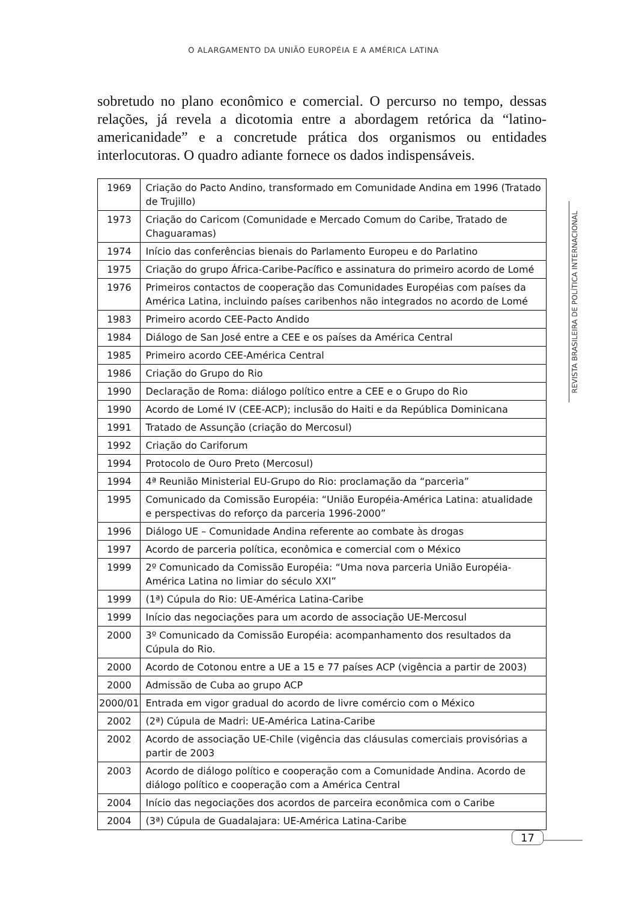O ALARGAMENTO DA UNIÃO EUROPÉIA E A AMÉRICA LATINA
REVISTA BRASILEIRA DE POLÍTICA INTERNACIONAL
sobretudo no plano econômico e comercial. O percurso no tempo, dessas relações, já revela a dicotomia entre a abordagem retórica da “latino-americanidade” e a concretude prática dos organismos ou entidades interlocutoras. O quadro adiante fornece os dados indispensáveis.
| 1969 | Criação do Pacto Andino, transformado em Comunidade Andina em 1996 (Tratado de Trujillo) |
| 1973 | Criação do Caricom (Comunidade e Mercado Comum do Caribe, Tratado de Chaguaramas) |
| 1974 | Início das conferências bienais do Parlamento Europeu e do Parlatino |
| 1975 | Criação do grupo África-Caribe-Pacífico e assinatura do primeiro acordo de Lomé |
| 1976 | Primeiros contactos de cooperação das Comunidades Européias com países da América Latina, incluindo países caribenhos não integrados no acordo de Lomé |
| 1983 | Primeiro acordo CEE-Pacto Andido |
| 1984 | Diálogo de San José entre a CEE e os países da América Central |
| 1985 | Primeiro acordo CEE-América Central |
| 1986 | Criação do Grupo do Rio |
| 1990 | Declaração de Roma: diálogo político entre a CEE e o Grupo do Rio |
| 1990 | Acordo de Lomé IV (CEE-ACP); inclusão do Haiti e da República Dominicana |
| 1991 | Tratado de Assunção (criação do Mercosul) |
| 1992 | Criação do Cariforum |
| 1994 | Protocolo de Ouro Preto (Mercosul) |
| 1994 | 4ª Reunião Ministerial EU-Grupo do Rio: proclamação da “parceria” |
| 1995 | Comunicado da Comissão Européia: “União Européia-América Latina: atualidade e perspectivas do reforço da parceria 1996-2000” |
| 1996 | Diálogo UE – Comunidade Andina referente ao combate às drogas |
| 1997 | Acordo de parceria política, econômica e comercial com o México |
| 1999 | 2º Comunicado da Comissão Européia: “Uma nova parceria União Européia-América Latina no limiar do século XXI” |
| 1999 | (1ª) Cúpula do Rio: UE-América Latina-Caribe |
| 1999 | Início das negociações para um acordo de associação UE-Mercosul |
| 2000 | 3º Comunicado da Comissão Européia: acompanhamento dos resultados da Cúpula do Rio. |
| 2000 | Acordo de Cotonou entre a UE a 15 e 77 países ACP (vigência a partir de 2003) |
| 2000 | Admissão de Cuba ao grupo ACP |
| 2000/01 | Entrada em vigor gradual do acordo de livre comércio com o México |
| 2002 | (2ª) Cúpula de Madri: UE-América Latina-Caribe |
| 2002 | Acordo de associação UE-Chile (vigência das cláusulas comerciais provisórias a partir de 2003 |
| 2003 | Acordo de diálogo político e cooperação com a Comunidade Andina. Acordo de diálogo político e cooperação com a América Central |
| 2004 | Início das negociações dos acordos de parceira econômica com o Caribe |
| 2004 | (3ª) Cúpula de Guadalajara: UE-América Latina-Caribe |
17